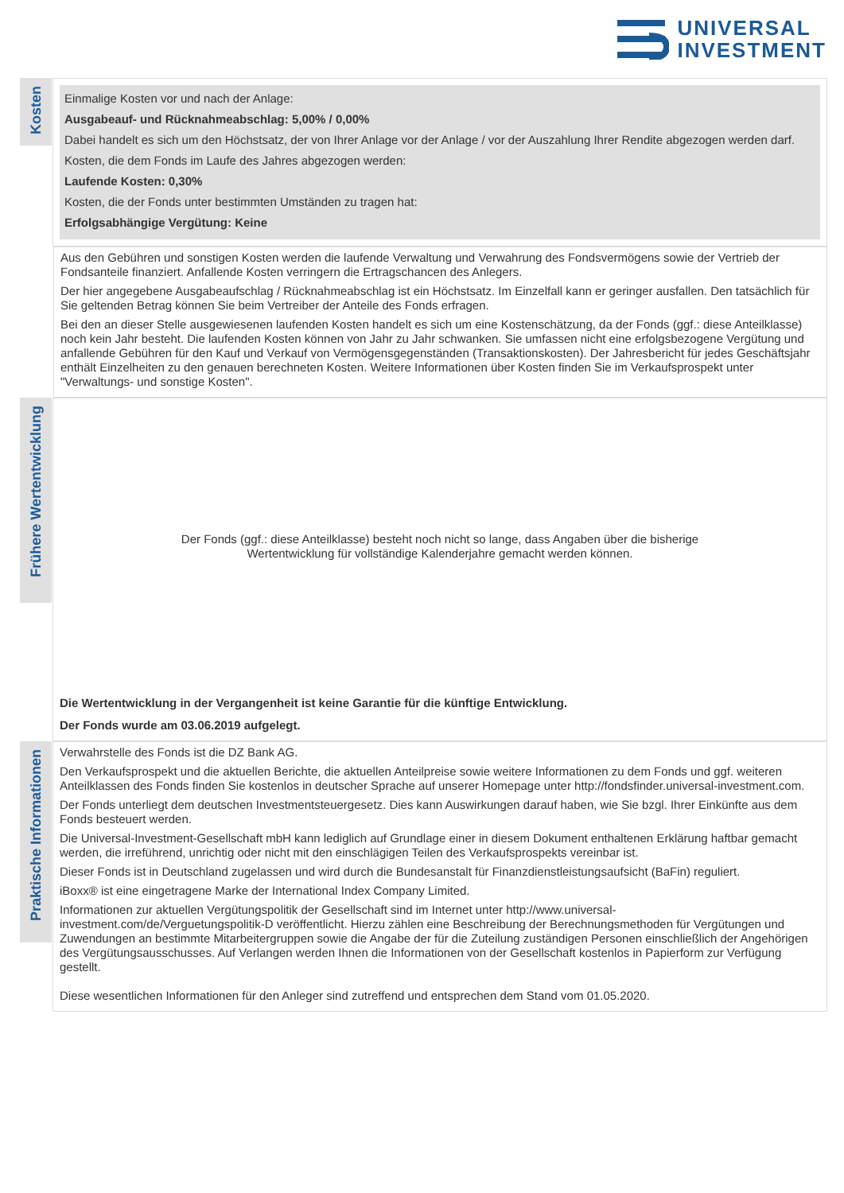UNIVERSAL
INVESTMENT
Kosten
Einmalige Kosten vor und nach der Anlage:
Ausgabeauf- und Rücknahmeabschlag: 5,00% / 0,00%
Dabei handelt es sich um den Höchstsatz, der von Ihrer Anlage vor der Anlage / vor der Auszahlung Ihrer Rendite abgezogen werden darf.
Kosten, die dem Fonds im Laufe des Jahres abgezogen werden:
Laufende Kosten: 0,30%
Kosten, die der Fonds unter bestimmten Umständen zu tragen hat:
Erfolgsabhängige Vergütung: Keine
Aus den Gebühren und sonstigen Kosten werden die laufende Verwaltung und Verwahrung des Fondsvermögens sowie der Vertrieb der Fondsanteile finanziert. Anfallende Kosten verringern die Ertragschancen des Anlegers.
Der hier angegebene Ausgabeaufschlag / Rücknahmeabschlag ist ein Höchstsatz. Im Einzelfall kann er geringer ausfallen. Den tatsächlich für Sie geltenden Betrag können Sie beim Vertreiber der Anteile des Fonds erfragen.
Bei den an dieser Stelle ausgewiesenen laufenden Kosten handelt es sich um eine Kostenschätzung, da der Fonds (ggf.: diese Anteilklasse) noch kein Jahr besteht. Die laufenden Kosten können von Jahr zu Jahr schwanken. Sie umfassen nicht eine erfolgsbezogene Vergütung und anfallende Gebühren für den Kauf und Verkauf von Vermögensgegenständen (Transaktionskosten). Der Jahresbericht für jedes Geschäftsjahr enthält Einzelheiten zu den genauen berechneten Kosten. Weitere Informationen über Kosten finden Sie im Verkaufsprospekt unter "Verwaltungs- und sonstige Kosten".
Frühere Wertentwicklung
Der Fonds (ggf.: diese Anteilklasse) besteht noch nicht so lange, dass Angaben über die bisherige
Wertentwicklung für vollständige Kalenderjahre gemacht werden können.
Die Wertentwicklung in der Vergangenheit ist keine Garantie für die künftige Entwicklung.
Der Fonds wurde am 03.06.2019 aufgelegt.
Praktische Informationen
Verwahrstelle des Fonds ist die DZ Bank AG.
Den Verkaufsprospekt und die aktuellen Berichte, die aktuellen Anteilpreise sowie weitere Informationen zu dem Fonds und ggf. weiteren Anteilklassen des Fonds finden Sie kostenlos in deutscher Sprache auf unserer Homepage unter http://fondsfinder.universal-investment.com.
Der Fonds unterliegt dem deutschen Investmentsteuergesetz. Dies kann Auswirkungen darauf haben, wie Sie bzgl. Ihrer Einkünfte aus dem Fonds besteuert werden.
Die Universal-Investment-Gesellschaft mbH kann lediglich auf Grundlage einer in diesem Dokument enthaltenen Erklärung haftbar gemacht werden, die irreführend, unrichtig oder nicht mit den einschlägigen Teilen des Verkaufsprospekts vereinbar ist.
Dieser Fonds ist in Deutschland zugelassen und wird durch die Bundesanstalt für Finanzdienstleistungsaufsicht (BaFin) reguliert.
iBoxx® ist eine eingetragene Marke der International Index Company Limited.
Informationen zur aktuellen Vergütungspolitik der Gesellschaft sind im Internet unter http://www.universal-investment.com/de/Verguetungspolitik-D veröffentlicht. Hierzu zählen eine Beschreibung der Berechnungsmethoden für Vergütungen und Zuwendungen an bestimmte Mitarbeitergruppen sowie die Angabe der für die Zuteilung zuständigen Personen einschließlich der Angehörigen des Vergütungsausschusses. Auf Verlangen werden Ihnen die Informationen von der Gesellschaft kostenlos in Papierform zur Verfügung gestellt.
Diese wesentlichen Informationen für den Anleger sind zutreffend und entsprechen dem Stand vom 01.05.2020.